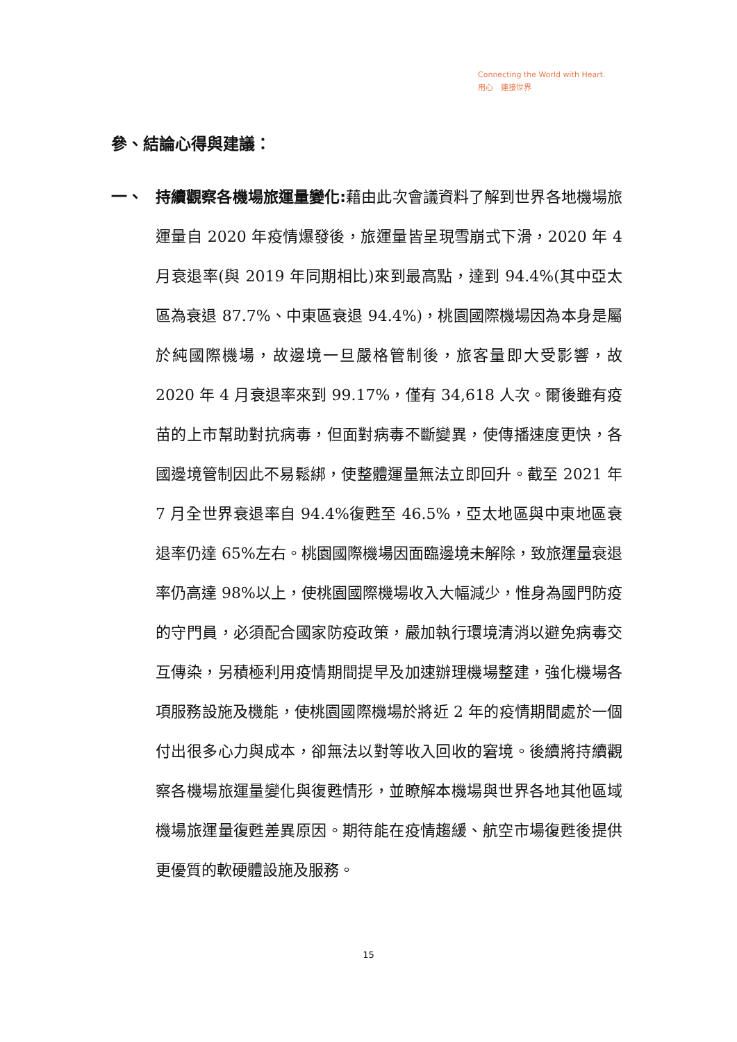Connecting the World with Heart.
用心　連接世界
參、結論心得與建議：
一、 持續觀察各機場旅運量變化: 藉由此次會議資料了解到世界各地機場旅運量自 2020 年疫情爆發後，旅運量皆呈現雪崩式下滑，2020 年 4 月衰退率(與 2019 年同期相比)來到最高點，達到 94.4%(其中亞太區為衰退 87.7%、中東區衰退 94.4%)，桃園國際機場因為本身是屬於純國際機場，故邊境一旦嚴格管制後，旅客量即大受影響，故 2020 年 4 月衰退率來到 99.17%，僅有 34,618 人次。爾後雖有疫苗的上市幫助對抗病毒，但面對病毒不斷變異，使傳播速度更快，各國邊境管制因此不易鬆綁，使整體運量無法立即回升。截至 2021 年 7 月全世界衰退率自 94.4%復甦至 46.5%，亞太地區與中東地區衰退率仍達 65%左右。桃園國際機場因面臨邊境未解除，致旅運量衰退率仍高達 98%以上，使桃園國際機場收入大幅減少，惟身為國門防疫的守門員，必須配合國家防疫政策，嚴加執行環境清消以避免病毒交互傳染，另積極利用疫情期間提早及加速辦理機場整建，強化機場各項服務設施及機能，使桃園國際機場於將近 2 年的疫情期間處於一個付出很多心力與成本，卻無法以對等收入回收的窘境。後續將持續觀察各機場旅運量變化與復甦情形，並瞭解本機場與世界各地其他區域機場旅運量復甦差異原因。期待能在疫情趨緩、航空市場復甦後提供更優質的軟硬體設施及服務。
15